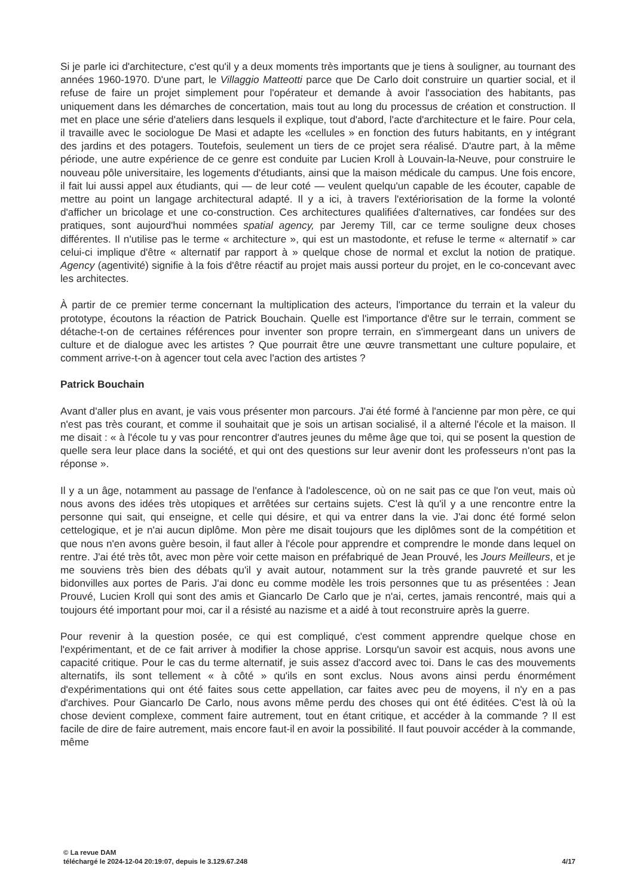Si je parle ici d'architecture, c'est qu'il y a deux moments très importants que je tiens à souligner, au tournant des années 1960-1970. D'une part, le Villaggio Matteotti parce que De Carlo doit construire un quartier social, et il refuse de faire un projet simplement pour l'opérateur et demande à avoir l'association des habitants, pas uniquement dans les démarches de concertation, mais tout au long du processus de création et construction. Il met en place une série d'ateliers dans lesquels il explique, tout d'abord, l'acte d'architecture et le faire. Pour cela, il travaille avec le sociologue De Masi et adapte les «cellules » en fonction des futurs habitants, en y intégrant des jardins et des potagers. Toutefois, seulement un tiers de ce projet sera réalisé. D'autre part, à la même période, une autre expérience de ce genre est conduite par Lucien Kroll à Louvain-la-Neuve, pour construire le nouveau pôle universitaire, les logements d'étudiants, ainsi que la maison médicale du campus. Une fois encore, il fait lui aussi appel aux étudiants, qui — de leur coté — veulent quelqu'un capable de les écouter, capable de mettre au point un langage architectural adapté. Il y a ici, à travers l'extériorisation de la forme la volonté d'afficher un bricolage et une co-construction. Ces architectures qualifiées d'alternatives, car fondées sur des pratiques, sont aujourd'hui nommées spatial agency, par Jeremy Till, car ce terme souligne deux choses différentes. Il n'utilise pas le terme « architecture », qui est un mastodonte, et refuse le terme « alternatif » car celui-ci implique d'être « alternatif par rapport à » quelque chose de normal et exclut la notion de pratique. Agency (agentivité) signifie à la fois d'être réactif au projet mais aussi porteur du projet, en le co-concevant avec les architectes.
À partir de ce premier terme concernant la multiplication des acteurs, l'importance du terrain et la valeur du prototype, écoutons la réaction de Patrick Bouchain. Quelle est l'importance d'être sur le terrain, comment se détache-t-on de certaines références pour inventer son propre terrain, en s'immergeant dans un univers de culture et de dialogue avec les artistes ? Que pourrait être une œuvre transmettant une culture populaire, et comment arrive-t-on à agencer tout cela avec l'action des artistes ?
Patrick Bouchain
Avant d'aller plus en avant, je vais vous présenter mon parcours. J'ai été formé à l'ancienne par mon père, ce qui n'est pas très courant, et comme il souhaitait que je sois un artisan socialisé, il a alterné l'école et la maison. Il me disait : « à l'école tu y vas pour rencontrer d'autres jeunes du même âge que toi, qui se posent la question de quelle sera leur place dans la société, et qui ont des questions sur leur avenir dont les professeurs n'ont pas la réponse ».
Il y a un âge, notamment au passage de l'enfance à l'adolescence, où on ne sait pas ce que l'on veut, mais où nous avons des idées très utopiques et arrêtées sur certains sujets. C'est là qu'il y a une rencontre entre la personne qui sait, qui enseigne, et celle qui désire, et qui va entrer dans la vie. J'ai donc été formé selon cettelogique, et je n'ai aucun diplôme. Mon père me disait toujours que les diplômes sont de la compétition et que nous n'en avons guère besoin, il faut aller à l'école pour apprendre et comprendre le monde dans lequel on rentre. J'ai été très tôt, avec mon père voir cette maison en préfabriqué de Jean Prouvé, les Jours Meilleurs, et je me souviens très bien des débats qu'il y avait autour, notamment sur la très grande pauvreté et sur les bidonvilles aux portes de Paris. J'ai donc eu comme modèle les trois personnes que tu as présentées : Jean Prouvé, Lucien Kroll qui sont des amis et Giancarlo De Carlo que je n'ai, certes, jamais rencontré, mais qui a toujours été important pour moi, car il a résisté au nazisme et a aidé à tout reconstruire après la guerre.
Pour revenir à la question posée, ce qui est compliqué, c'est comment apprendre quelque chose en l'expérimentant, et de ce fait arriver à modifier la chose apprise. Lorsqu'un savoir est acquis, nous avons une capacité critique. Pour le cas du terme alternatif, je suis assez d'accord avec toi. Dans le cas des mouvements alternatifs, ils sont tellement « à côté » qu'ils en sont exclus. Nous avons ainsi perdu énormément d'expérimentations qui ont été faites sous cette appellation, car faites avec peu de moyens, il n'y en a pas d'archives. Pour Giancarlo De Carlo, nous avons même perdu des choses qui ont été éditées. C'est là où la chose devient complexe, comment faire autrement, tout en étant critique, et accéder à la commande ? Il est facile de dire de faire autrement, mais encore faut-il en avoir la possibilité. Il faut pouvoir accéder à la commande, même
© La revue DAM
téléchargé le 2024-12-04 20:19:07, depuis le 3.129.67.248 4/17